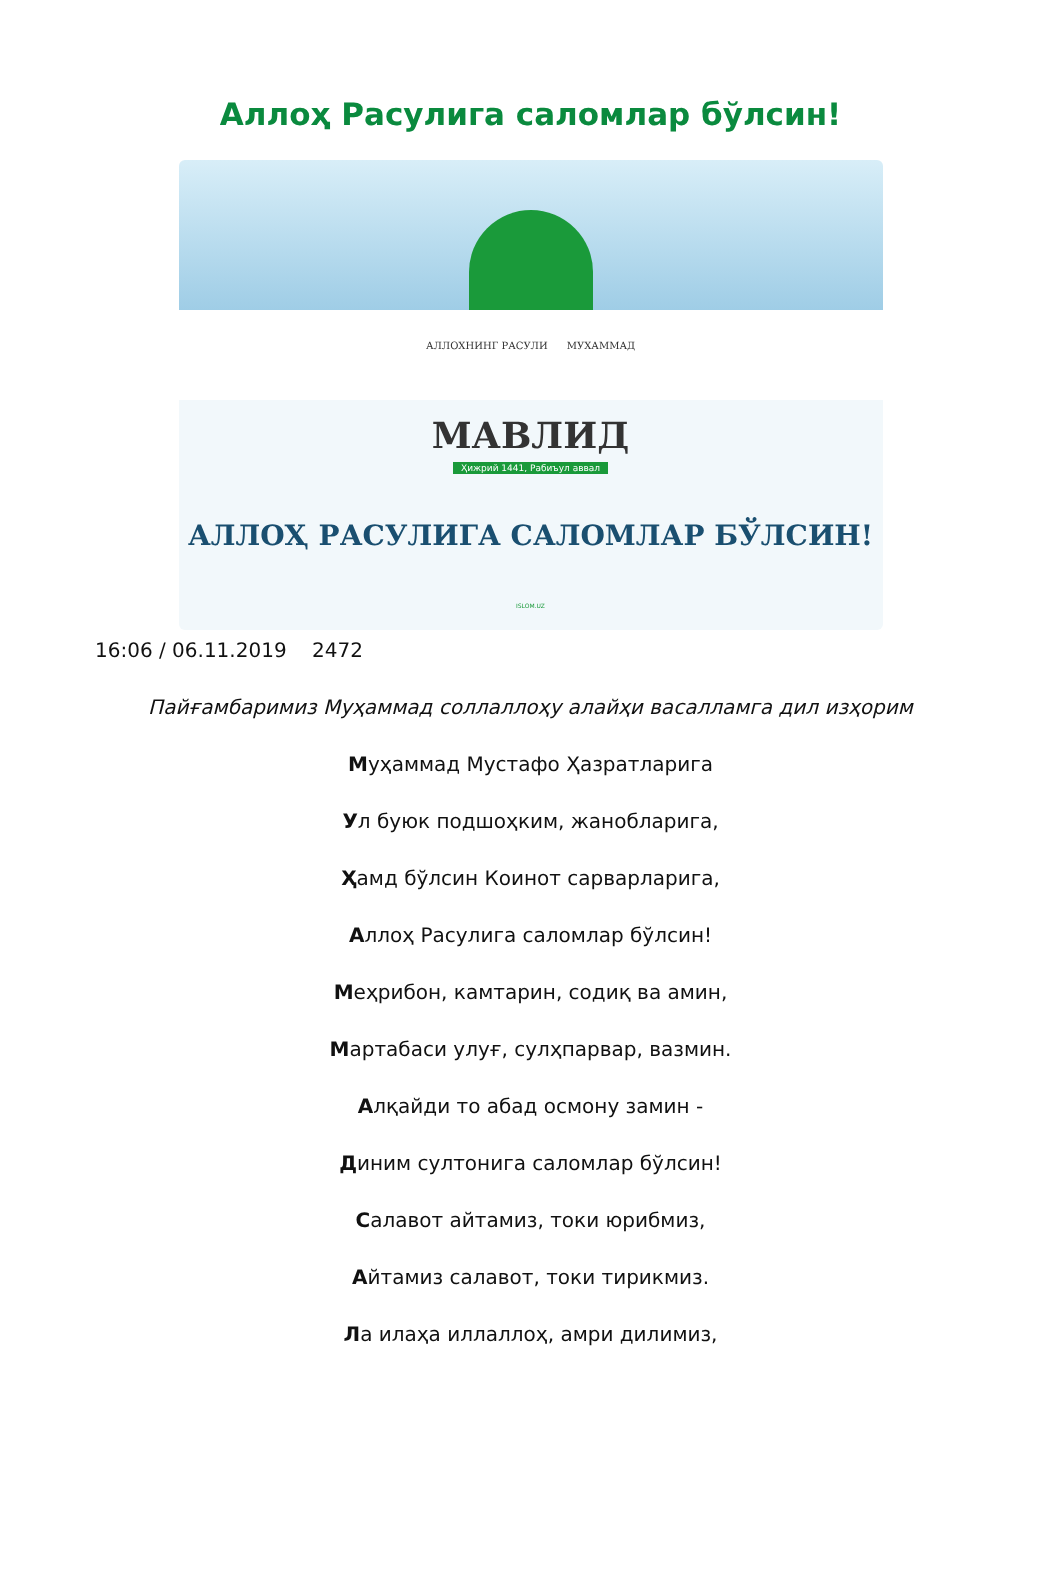Аллоҳ Расулига саломлар бўлсин!
АЛЛОХНИНГ РАСУЛИ МУХАММАД
МАВЛИД
Ҳижрий 1441, Рабиъул аввал
АЛЛОҲ РАСУЛИГА САЛОМЛАР БЎЛСИН!
ISLOM.UZ
16:06 / 06.11.2019 2472
Пайғамбаримиз Муҳаммад соллаллоҳу алайҳи васалламга дил изҳорим
Муҳаммад Мустафо Ҳазратларига
Ул буюк подшоҳким, жанобларига,
Ҳамд бўлсин Коинот сарварларига,
Аллоҳ Расулига саломлар бўлсин!
Меҳрибон, камтарин, содиқ ва амин,
Мартабаси улуғ, сулҳпарвар, вазмин.
Алқайди то абад осмону замин -
Диним султонига саломлар бўлсин!
Салавот айтамиз, токи юрибмиз,
Айтамиз салавот, токи тирикмиз.
Ла илаҳа иллаллоҳ, амри дилимиз,